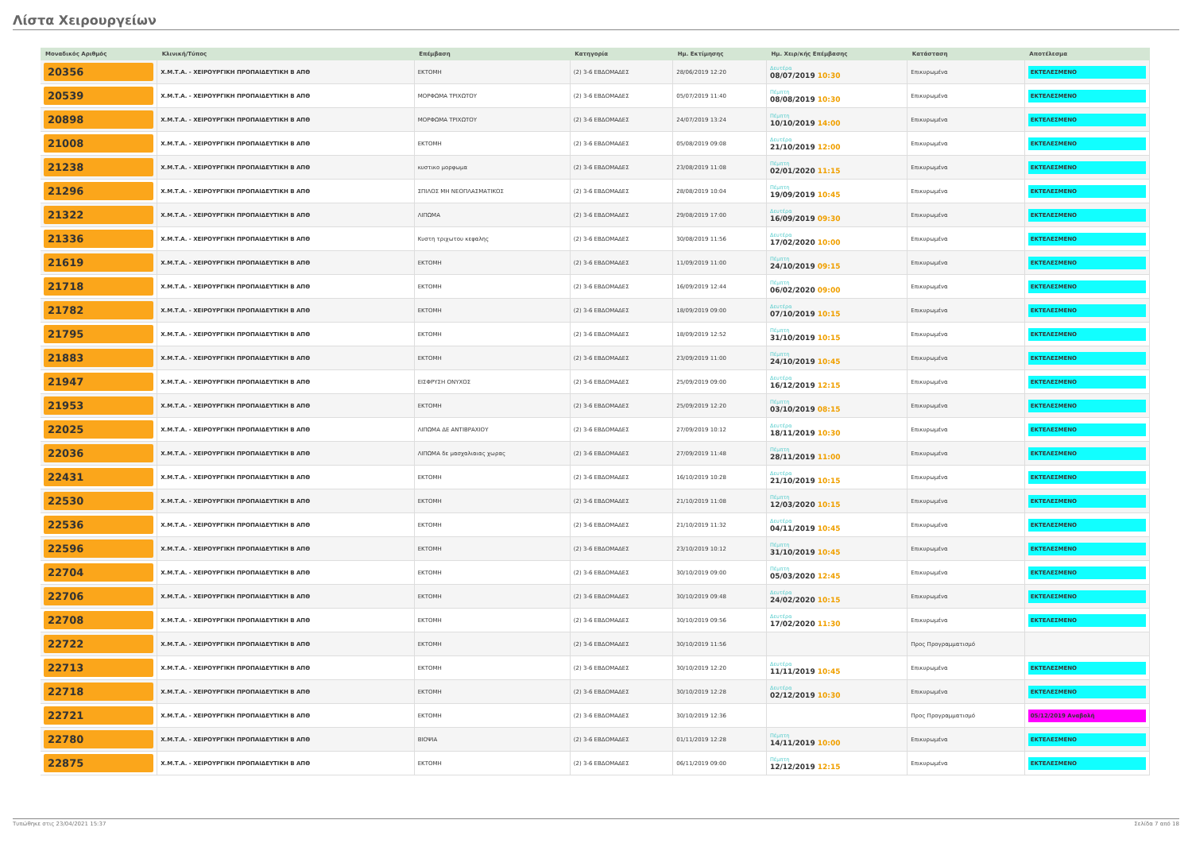Λίστα Χειρουργείων
| Μοναδικός Αριθμός | Κλινική/Τύπος | Επέμβαση | Κατηγορία | Ημ. Εκτίμησης | Ημ. Χειρ/κής Επέμβασης | Κατάσταση | Αποτέλεσμα |
| --- | --- | --- | --- | --- | --- | --- | --- |
| 20356 | Χ.Μ.Τ.Α. - ΧΕΙΡΟΥΡΓΙΚΗ ΠΡΟΠΑΙΔΕΥΤΙΚΗ Β ΑΠΘ | ΕΚΤΟΜΗ | (2) 3-6 ΕΒΔΟΜΑΔΕΣ | 28/06/2019 12:20 | Δευτέρα 08/07/2019 10:30 | Επικυρωμένα | ΕΚΤΕΛΕΣΜΕΝΟ |
| 20539 | Χ.Μ.Τ.Α. - ΧΕΙΡΟΥΡΓΙΚΗ ΠΡΟΠΑΙΔΕΥΤΙΚΗ Β ΑΠΘ | ΜΟΡΦΩΜΑ ΤΡΙΧΩΤΟΥ | (2) 3-6 ΕΒΔΟΜΑΔΕΣ | 05/07/2019 11:40 | Πέμπτη 08/08/2019 10:30 | Επικυρωμένα | ΕΚΤΕΛΕΣΜΕΝΟ |
| 20898 | Χ.Μ.Τ.Α. - ΧΕΙΡΟΥΡΓΙΚΗ ΠΡΟΠΑΙΔΕΥΤΙΚΗ Β ΑΠΘ | ΜΟΡΦΩΜΑ ΤΡΙΧΩΤΟΥ | (2) 3-6 ΕΒΔΟΜΑΔΕΣ | 24/07/2019 13:24 | Πέμπτη 10/10/2019 14:00 | Επικυρωμένα | ΕΚΤΕΛΕΣΜΕΝΟ |
| 21008 | Χ.Μ.Τ.Α. - ΧΕΙΡΟΥΡΓΙΚΗ ΠΡΟΠΑΙΔΕΥΤΙΚΗ Β ΑΠΘ | ΕΚΤΟΜΗ | (2) 3-6 ΕΒΔΟΜΑΔΕΣ | 05/08/2019 09:08 | Δευτέρα 21/10/2019 12:00 | Επικυρωμένα | ΕΚΤΕΛΕΣΜΕΝΟ |
| 21238 | Χ.Μ.Τ.Α. - ΧΕΙΡΟΥΡΓΙΚΗ ΠΡΟΠΑΙΔΕΥΤΙΚΗ Β ΑΠΘ | κυστικο μορφωμα | (2) 3-6 ΕΒΔΟΜΑΔΕΣ | 23/08/2019 11:08 | Πέμπτη 02/01/2020 11:15 | Επικυρωμένα | ΕΚΤΕΛΕΣΜΕΝΟ |
| 21296 | Χ.Μ.Τ.Α. - ΧΕΙΡΟΥΡΓΙΚΗ ΠΡΟΠΑΙΔΕΥΤΙΚΗ Β ΑΠΘ | ΣΠΙΛΟΣ ΜΗ ΝΕΟΠΛΑΣΜΑΤΙΚΟΣ | (2) 3-6 ΕΒΔΟΜΑΔΕΣ | 28/08/2019 10:04 | Πέμπτη 19/09/2019 10:45 | Επικυρωμένα | ΕΚΤΕΛΕΣΜΕΝΟ |
| 21322 | Χ.Μ.Τ.Α. - ΧΕΙΡΟΥΡΓΙΚΗ ΠΡΟΠΑΙΔΕΥΤΙΚΗ Β ΑΠΘ | ΛΙΠΩΜΑ | (2) 3-6 ΕΒΔΟΜΑΔΕΣ | 29/08/2019 17:00 | Δευτέρα 16/09/2019 09:30 | Επικυρωμένα | ΕΚΤΕΛΕΣΜΕΝΟ |
| 21336 | Χ.Μ.Τ.Α. - ΧΕΙΡΟΥΡΓΙΚΗ ΠΡΟΠΑΙΔΕΥΤΙΚΗ Β ΑΠΘ | Κυστη τριχωτου κεφαλης | (2) 3-6 ΕΒΔΟΜΑΔΕΣ | 30/08/2019 11:56 | Δευτέρα 17/02/2020 10:00 | Επικυρωμένα | ΕΚΤΕΛΕΣΜΕΝΟ |
| 21619 | Χ.Μ.Τ.Α. - ΧΕΙΡΟΥΡΓΙΚΗ ΠΡΟΠΑΙΔΕΥΤΙΚΗ Β ΑΠΘ | ΕΚΤΟΜΗ | (2) 3-6 ΕΒΔΟΜΑΔΕΣ | 11/09/2019 11:00 | Πέμπτη 24/10/2019 09:15 | Επικυρωμένα | ΕΚΤΕΛΕΣΜΕΝΟ |
| 21718 | Χ.Μ.Τ.Α. - ΧΕΙΡΟΥΡΓΙΚΗ ΠΡΟΠΑΙΔΕΥΤΙΚΗ Β ΑΠΘ | ΕΚΤΟΜΗ | (2) 3-6 ΕΒΔΟΜΑΔΕΣ | 16/09/2019 12:44 | Πέμπτη 06/02/2020 09:00 | Επικυρωμένα | ΕΚΤΕΛΕΣΜΕΝΟ |
| 21782 | Χ.Μ.Τ.Α. - ΧΕΙΡΟΥΡΓΙΚΗ ΠΡΟΠΑΙΔΕΥΤΙΚΗ Β ΑΠΘ | ΕΚΤΟΜΗ | (2) 3-6 ΕΒΔΟΜΑΔΕΣ | 18/09/2019 09:00 | Δευτέρα 07/10/2019 10:15 | Επικυρωμένα | ΕΚΤΕΛΕΣΜΕΝΟ |
| 21795 | Χ.Μ.Τ.Α. - ΧΕΙΡΟΥΡΓΙΚΗ ΠΡΟΠΑΙΔΕΥΤΙΚΗ Β ΑΠΘ | ΕΚΤΟΜΗ | (2) 3-6 ΕΒΔΟΜΑΔΕΣ | 18/09/2019 12:52 | Πέμπτη 31/10/2019 10:15 | Επικυρωμένα | ΕΚΤΕΛΕΣΜΕΝΟ |
| 21883 | Χ.Μ.Τ.Α. - ΧΕΙΡΟΥΡΓΙΚΗ ΠΡΟΠΑΙΔΕΥΤΙΚΗ Β ΑΠΘ | ΕΚΤΟΜΗ | (2) 3-6 ΕΒΔΟΜΑΔΕΣ | 23/09/2019 11:00 | Πέμπτη 24/10/2019 10:45 | Επικυρωμένα | ΕΚΤΕΛΕΣΜΕΝΟ |
| 21947 | Χ.Μ.Τ.Α. - ΧΕΙΡΟΥΡΓΙΚΗ ΠΡΟΠΑΙΔΕΥΤΙΚΗ Β ΑΠΘ | ΕΙΣΦΡΥΣΗ ΟΝΥΧΟΣ | (2) 3-6 ΕΒΔΟΜΑΔΕΣ | 25/09/2019 09:00 | Δευτέρα 16/12/2019 12:15 | Επικυρωμένα | ΕΚΤΕΛΕΣΜΕΝΟ |
| 21953 | Χ.Μ.Τ.Α. - ΧΕΙΡΟΥΡΓΙΚΗ ΠΡΟΠΑΙΔΕΥΤΙΚΗ Β ΑΠΘ | ΕΚΤΟΜΗ | (2) 3-6 ΕΒΔΟΜΑΔΕΣ | 25/09/2019 12:20 | Πέμπτη 03/10/2019 08:15 | Επικυρωμένα | ΕΚΤΕΛΕΣΜΕΝΟ |
| 22025 | Χ.Μ.Τ.Α. - ΧΕΙΡΟΥΡΓΙΚΗ ΠΡΟΠΑΙΔΕΥΤΙΚΗ Β ΑΠΘ | ΛΙΠΩΜΑ ΔΕ ΑΝΤΙΒΡΑΧΙΟΥ | (2) 3-6 ΕΒΔΟΜΑΔΕΣ | 27/09/2019 10:12 | Δευτέρα 18/11/2019 10:30 | Επικυρωμένα | ΕΚΤΕΛΕΣΜΕΝΟ |
| 22036 | Χ.Μ.Τ.Α. - ΧΕΙΡΟΥΡΓΙΚΗ ΠΡΟΠΑΙΔΕΥΤΙΚΗ Β ΑΠΘ | ΛΙΠΩΜΑ δε μασχαλιαιας χωρας | (2) 3-6 ΕΒΔΟΜΑΔΕΣ | 27/09/2019 11:48 | Πέμπτη 28/11/2019 11:00 | Επικυρωμένα | ΕΚΤΕΛΕΣΜΕΝΟ |
| 22431 | Χ.Μ.Τ.Α. - ΧΕΙΡΟΥΡΓΙΚΗ ΠΡΟΠΑΙΔΕΥΤΙΚΗ Β ΑΠΘ | ΕΚΤΟΜΗ | (2) 3-6 ΕΒΔΟΜΑΔΕΣ | 16/10/2019 10:28 | Δευτέρα 21/10/2019 10:15 | Επικυρωμένα | ΕΚΤΕΛΕΣΜΕΝΟ |
| 22530 | Χ.Μ.Τ.Α. - ΧΕΙΡΟΥΡΓΙΚΗ ΠΡΟΠΑΙΔΕΥΤΙΚΗ Β ΑΠΘ | ΕΚΤΟΜΗ | (2) 3-6 ΕΒΔΟΜΑΔΕΣ | 21/10/2019 11:08 | Πέμπτη 12/03/2020 10:15 | Επικυρωμένα | ΕΚΤΕΛΕΣΜΕΝΟ |
| 22536 | Χ.Μ.Τ.Α. - ΧΕΙΡΟΥΡΓΙΚΗ ΠΡΟΠΑΙΔΕΥΤΙΚΗ Β ΑΠΘ | ΕΚΤΟΜΗ | (2) 3-6 ΕΒΔΟΜΑΔΕΣ | 21/10/2019 11:32 | Δευτέρα 04/11/2019 10:45 | Επικυρωμένα | ΕΚΤΕΛΕΣΜΕΝΟ |
| 22596 | Χ.Μ.Τ.Α. - ΧΕΙΡΟΥΡΓΙΚΗ ΠΡΟΠΑΙΔΕΥΤΙΚΗ Β ΑΠΘ | ΕΚΤΟΜΗ | (2) 3-6 ΕΒΔΟΜΑΔΕΣ | 23/10/2019 10:12 | Πέμπτη 31/10/2019 10:45 | Επικυρωμένα | ΕΚΤΕΛΕΣΜΕΝΟ |
| 22704 | Χ.Μ.Τ.Α. - ΧΕΙΡΟΥΡΓΙΚΗ ΠΡΟΠΑΙΔΕΥΤΙΚΗ Β ΑΠΘ | ΕΚΤΟΜΗ | (2) 3-6 ΕΒΔΟΜΑΔΕΣ | 30/10/2019 09:00 | Πέμπτη 05/03/2020 12:45 | Επικυρωμένα | ΕΚΤΕΛΕΣΜΕΝΟ |
| 22706 | Χ.Μ.Τ.Α. - ΧΕΙΡΟΥΡΓΙΚΗ ΠΡΟΠΑΙΔΕΥΤΙΚΗ Β ΑΠΘ | ΕΚΤΟΜΗ | (2) 3-6 ΕΒΔΟΜΑΔΕΣ | 30/10/2019 09:48 | Δευτέρα 24/02/2020 10:15 | Επικυρωμένα | ΕΚΤΕΛΕΣΜΕΝΟ |
| 22708 | Χ.Μ.Τ.Α. - ΧΕΙΡΟΥΡΓΙΚΗ ΠΡΟΠΑΙΔΕΥΤΙΚΗ Β ΑΠΘ | ΕΚΤΟΜΗ | (2) 3-6 ΕΒΔΟΜΑΔΕΣ | 30/10/2019 09:56 | Δευτέρα 17/02/2020 11:30 | Επικυρωμένα | ΕΚΤΕΛΕΣΜΕΝΟ |
| 22722 | Χ.Μ.Τ.Α. - ΧΕΙΡΟΥΡΓΙΚΗ ΠΡΟΠΑΙΔΕΥΤΙΚΗ Β ΑΠΘ | ΕΚΤΟΜΗ | (2) 3-6 ΕΒΔΟΜΑΔΕΣ | 30/10/2019 11:56 | | Προς Προγραμματισμό | |
| 22713 | Χ.Μ.Τ.Α. - ΧΕΙΡΟΥΡΓΙΚΗ ΠΡΟΠΑΙΔΕΥΤΙΚΗ Β ΑΠΘ | ΕΚΤΟΜΗ | (2) 3-6 ΕΒΔΟΜΑΔΕΣ | 30/10/2019 12:20 | Δευτέρα 11/11/2019 10:45 | Επικυρωμένα | ΕΚΤΕΛΕΣΜΕΝΟ |
| 22718 | Χ.Μ.Τ.Α. - ΧΕΙΡΟΥΡΓΙΚΗ ΠΡΟΠΑΙΔΕΥΤΙΚΗ Β ΑΠΘ | ΕΚΤΟΜΗ | (2) 3-6 ΕΒΔΟΜΑΔΕΣ | 30/10/2019 12:28 | Δευτέρα 02/12/2019 10:30 | Επικυρωμένα | ΕΚΤΕΛΕΣΜΕΝΟ |
| 22721 | Χ.Μ.Τ.Α. - ΧΕΙΡΟΥΡΓΙΚΗ ΠΡΟΠΑΙΔΕΥΤΙΚΗ Β ΑΠΘ | ΕΚΤΟΜΗ | (2) 3-6 ΕΒΔΟΜΑΔΕΣ | 30/10/2019 12:36 | | Προς Προγραμματισμό | 05/12/2019 Αναβολή |
| 22780 | Χ.Μ.Τ.Α. - ΧΕΙΡΟΥΡΓΙΚΗ ΠΡΟΠΑΙΔΕΥΤΙΚΗ Β ΑΠΘ | ΒΙΟΨΙΑ | (2) 3-6 ΕΒΔΟΜΑΔΕΣ | 01/11/2019 12:28 | Πέμπτη 14/11/2019 10:00 | Επικυρωμένα | ΕΚΤΕΛΕΣΜΕΝΟ |
| 22875 | Χ.Μ.Τ.Α. - ΧΕΙΡΟΥΡΓΙΚΗ ΠΡΟΠΑΙΔΕΥΤΙΚΗ Β ΑΠΘ | ΕΚΤΟΜΗ | (2) 3-6 ΕΒΔΟΜΑΔΕΣ | 06/11/2019 09:00 | Πέμπτη 12/12/2019 12:15 | Επικυρωμένα | ΕΚΤΕΛΕΣΜΕΝΟ |
Τυπώθηκε στις 23/04/2021 15:37 Σελίδα 7 από 18